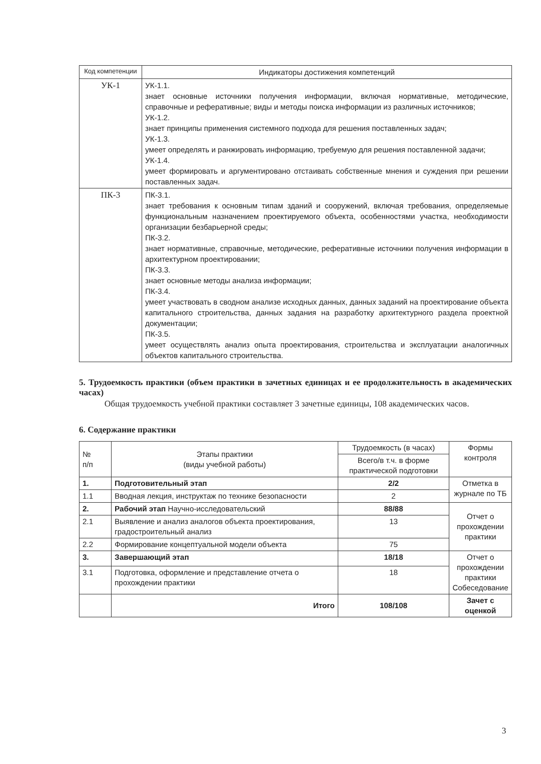| Код компетенции | Индикаторы достижения компетенций |
| --- | --- |
| УК-1 | УК-1.1. знает основные источники получения информации, включая нормативные, методические, справочные и реферативные; виды и методы поиска информации из различных источников; УК-1.2. знает принципы применения системного подхода для решения поставленных задач; УК-1.3. умеет определять и ранжировать информацию, требуемую для решения поставленной задачи; УК-1.4. умеет формировать и аргументировано отстаивать собственные мнения и суждения при решении поставленных задач. |
| ПК-3 | ПК-3.1. знает требования к основным типам зданий и сооружений, включая требования, определяемые функциональным назначением проектируемого объекта, особенностями участка, необходимости организации безбарьерной среды; ПК-3.2. знает нормативные, справочные, методические, реферативные источники получения информации в архитектурном проектировании; ПК-3.3. знает основные методы анализа информации; ПК-3.4. умеет участвовать в сводном анализе исходных данных, данных заданий на проектирование объекта капитального строительства, данных задания на разработку архитектурного раздела проектной документации; ПК-3.5. умеет осуществлять анализ опыта проектирования, строительства и эксплуатации аналогичных объектов капитального строительства. |
5. Трудоемкость практики (объем практики в зачетных единицах и ее продолжительность в академических часах)
Общая трудоемкость учебной практики составляет 3 зачетные единицы, 108 академических часов.
6. Содержание практики
| № п/п | Этапы практики (виды учебной работы) | Трудоемкость (в часах) | Формы контроля |
| --- | --- | --- | --- |
| | | Всего/в т.ч. в форме практической подготовки | |
| 1. | Подготовительный этап | 2/2 | Отметка в журнале по ТБ |
| 1.1 | Вводная лекция, инструктаж по технике безопасности | 2 | |
| 2. | Рабочий этап Научно-исследовательский | 88/88 | Отчет о прохождении практики |
| 2.1 | Выявление и анализ аналогов объекта проектирования, градостроительный анализ | 13 | |
| 2.2 | Формирование концептуальной модели объекта | 75 | |
| 3. | Завершающий этап | 18/18 | Отчет о прохождении практики Собеседование |
| 3.1 | Подготовка, оформление и представление отчета о прохождении практики | 18 | |
| | Итого | 108/108 | Зачет с оценкой |
3